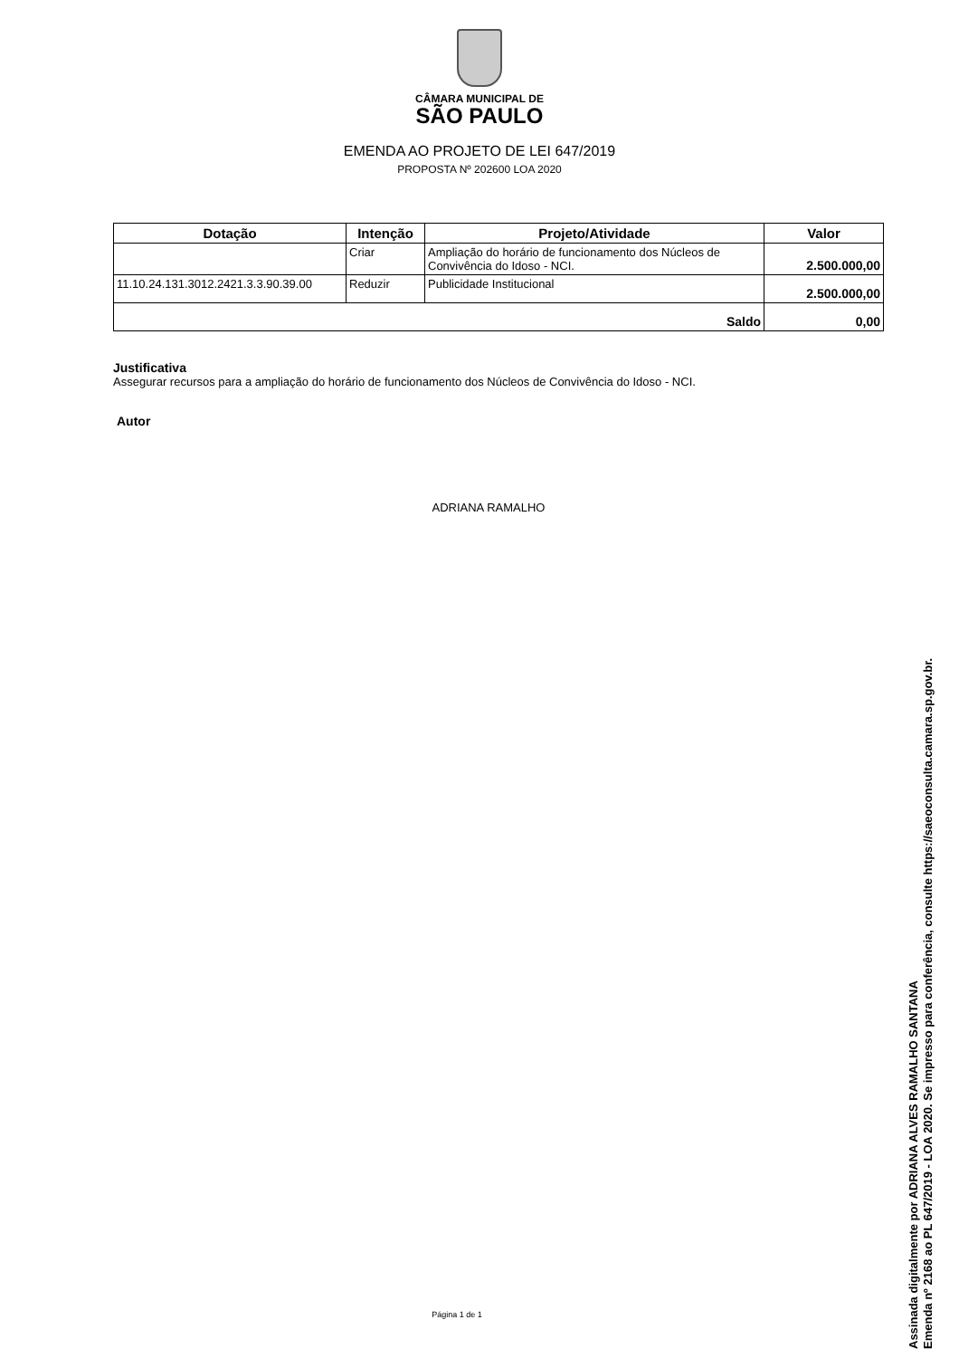CÂMARA MUNICIPAL DE
SÃO PAULO
EMENDA AO PROJETO DE LEI 647/2019
PROPOSTA Nº 202600 LOA 2020
| Dotação | Intenção | Projeto/Atividade | Valor |
| --- | --- | --- | --- |
| | Criar | Ampliação do horário de funcionamento dos Núcleos de Convivência do Idoso - NCI. | 2.500.000,00 |
| 11.10.24.131.3012.2421.3.3.90.39.00 | Reduzir | Publicidade Institucional | 2.500.000,00 |
| Saldo | | | 0,00 |
Justificativa
Assegurar recursos para a ampliação do horário de funcionamento dos Núcleos de Convivência do Idoso - NCI.
Autor
ADRIANA RAMALHO
Página 1 de 1
Assinada digitalmente por ADRIANA ALVES RAMALHO SANTANA
Emenda nº 2168 ao PL 647/2019 - LOA 2020. Se impresso para conferência, consulte https://saeoconsulta.camara.sp.gov.br.